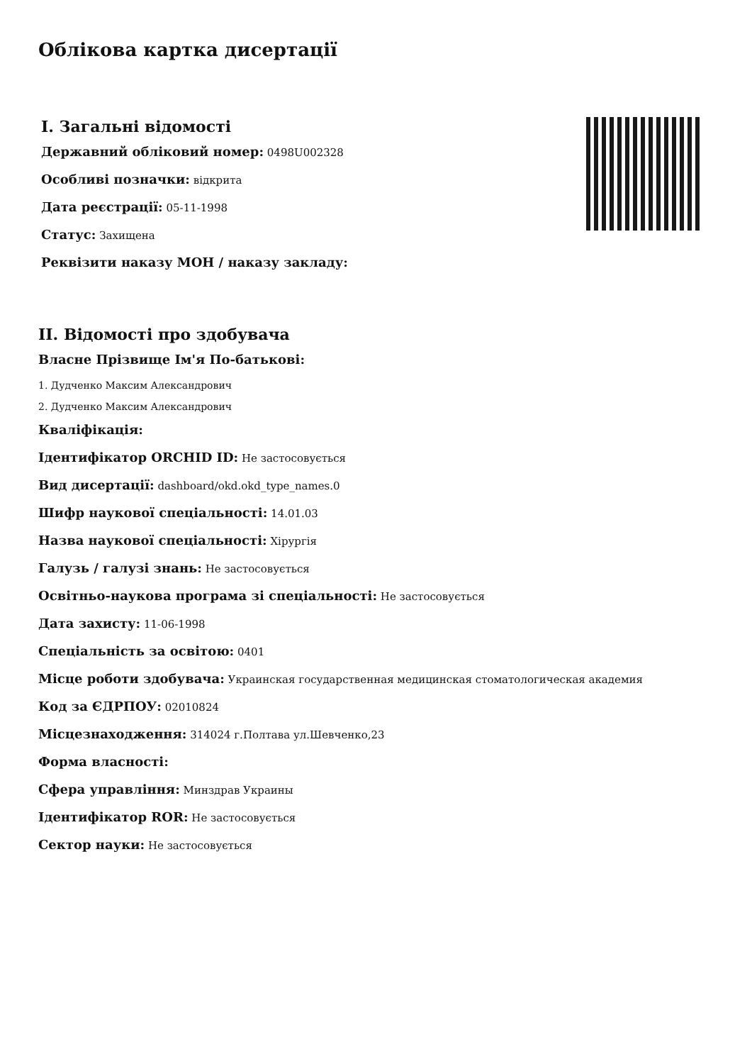Облікова картка дисертації
I. Загальні відомості
Державний обліковий номер: 0498U002328
Особливі позначки: відкрита
Дата реєстрації: 05-11-1998
Статус: Захищена
Реквізити наказу МОН / наказу закладу:
II. Відомості про здобувача
Власне Прізвище Ім'я По-батькові:
1. Дудченко Максим Александрович
2. Дудченко Максим Александрович
Кваліфікація:
Ідентифікатор ORCHID ID: Не застосовується
Вид дисертації: dashboard/okd.okd_type_names.0
Шифр наукової спеціальності: 14.01.03
Назва наукової спеціальності: Хірургія
Галузь / галузі знань: Не застосовується
Освітньо-наукова програма зі спеціальності: Не застосовується
Дата захисту: 11-06-1998
Спеціальність за освітою: 0401
Місце роботи здобувача: Украинская государственная медицинская стоматологическая академия
Код за ЄДРПОУ: 02010824
Місцезнаходження: 314024 г.Полтава ул.Шевченко,23
Форма власності:
Сфера управління: Минздрав Украины
Ідентифікатор ROR: Не застосовується
Сектор науки: Не застосовується